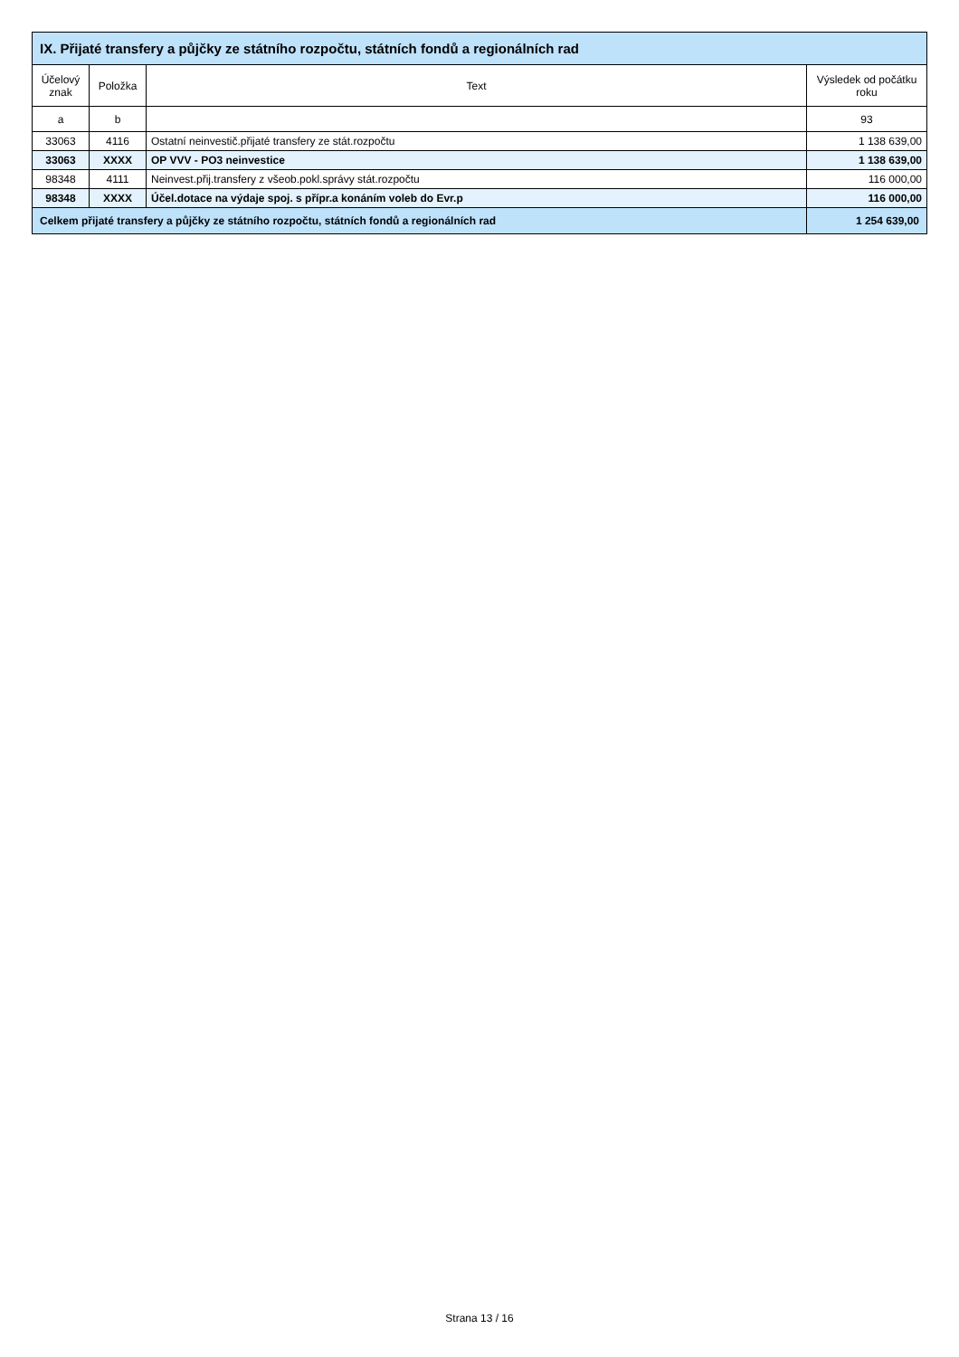| IX. Přijaté transfery a půjčky ze státního rozpočtu, státních fondů a regionálních rad | | | |
| --- | --- | --- | --- |
| Účelový znak | Položka | Text | Výsledek od počátku roku |
| a | b | | 93 |
| 33063 | 4116 | Ostatní neinvestič.přijaté transfery ze stát.rozpočtu | 1 138 639,00 |
| 33063 | XXXX | OP VVV - PO3 neinvestice | 1 138 639,00 |
| 98348 | 4111 | Neinvest.přij.transfery z všeob.pokl.správy stát.rozpočtu | 116 000,00 |
| 98348 | XXXX | Účel.dotace na výdaje spoj. s přípr.a konáním voleb do Evr.p | 116 000,00 |
| Celkem přijaté transfery a půjčky ze státního rozpočtu, státních fondů a regionálních rad | | | 1 254 639,00 |
Strana 13 / 16